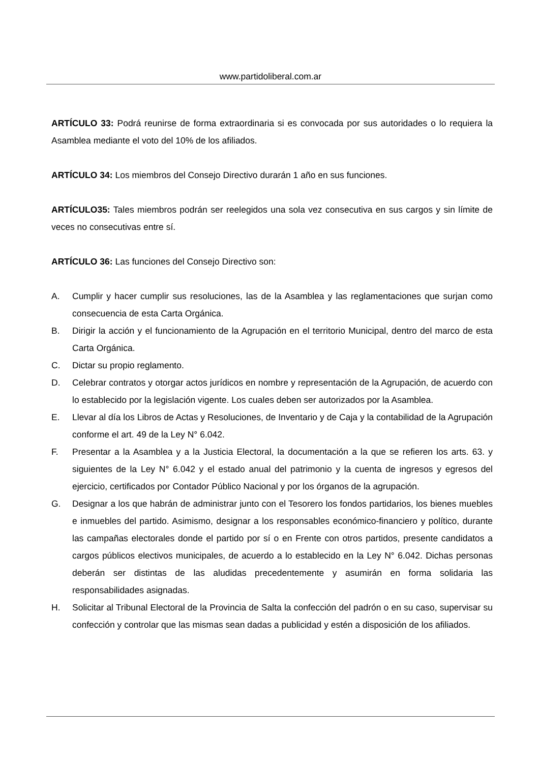www.partidoliberal.com.ar
ARTÍCULO 33: Podrá reunirse de forma extraordinaria si es convocada por sus autoridades o lo requiera la Asamblea mediante el voto del 10% de los afiliados.
ARTÍCULO 34: Los miembros del Consejo Directivo durarán 1 año en sus funciones.
ARTÍCULO35: Tales miembros podrán ser reelegidos una sola vez consecutiva en sus cargos y sin límite de veces no consecutivas entre sí.
ARTÍCULO 36: Las funciones del Consejo Directivo son:
A. Cumplir y hacer cumplir sus resoluciones, las de la Asamblea y las reglamentaciones que surjan como consecuencia de esta Carta Orgánica.
B. Dirigir la acción y el funcionamiento de la Agrupación en el territorio Municipal, dentro del marco de esta Carta Orgánica.
C. Dictar su propio reglamento.
D. Celebrar contratos y otorgar actos jurídicos en nombre y representación de la Agrupación, de acuerdo con lo establecido por la legislación vigente. Los cuales deben ser autorizados por la Asamblea.
E. Llevar al día los Libros de Actas y Resoluciones, de Inventario y de Caja y la contabilidad de la Agrupación conforme el art. 49 de la Ley N° 6.042.
F. Presentar a la Asamblea y a la Justicia Electoral, la documentación a la que se refieren los arts. 63. y siguientes de la Ley N° 6.042 y el estado anual del patrimonio y la cuenta de ingresos y egresos del ejercicio, certificados por Contador Público Nacional y por los órganos de la agrupación.
G. Designar a los que habrán de administrar junto con el Tesorero los fondos partidarios, los bienes muebles e inmuebles del partido. Asimismo, designar a los responsables económico-financiero y político, durante las campañas electorales donde el partido por sí o en Frente con otros partidos, presente candidatos a cargos públicos electivos municipales, de acuerdo a lo establecido en la Ley N° 6.042. Dichas personas deberán ser distintas de las aludidas precedentemente y asumirán en forma solidaria las responsabilidades asignadas.
H. Solicitar al Tribunal Electoral de la Provincia de Salta la confección del padrón o en su caso, supervisar su confección y controlar que las mismas sean dadas a publicidad y estén a disposición de los afiliados.